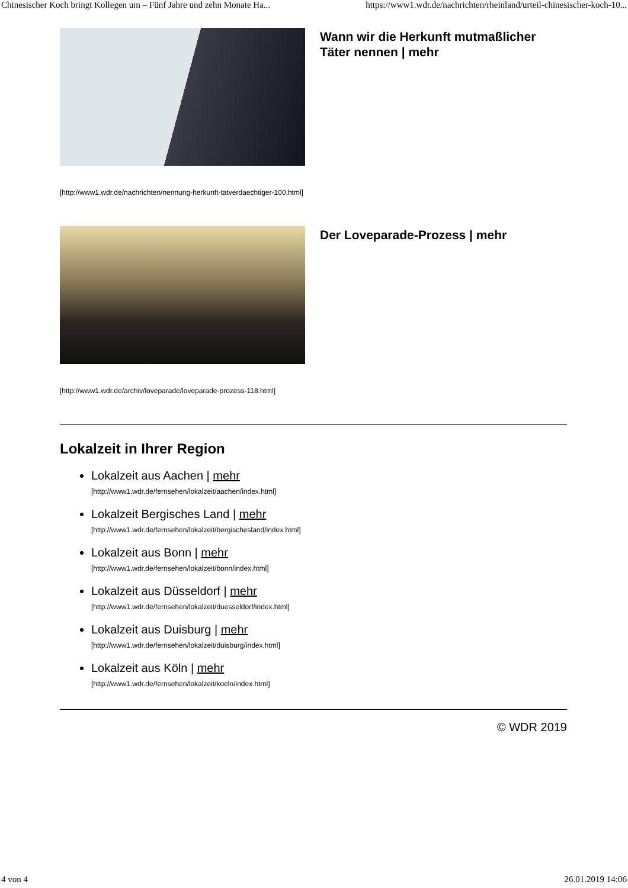Chinesischer Koch bringt Kollegen um – Fünf Jahre und zehn Monate Ha... https://www1.wdr.de/nachrichten/rheinland/urteil-chinesischer-koch-10...
Wann wir die Herkunft mutmaßlicher Täter nennen | mehr
[http://www1.wdr.de/nachrichten/nennung-herkunft-tatverdaechtiger-100.html]
Der Loveparade-Prozess | mehr
[http://www1.wdr.de/archiv/loveparade/loveparade-prozess-118.html]
Lokalzeit in Ihrer Region
Lokalzeit aus Aachen | mehr
[http://www1.wdr.de/fernsehen/lokalzeit/aachen/index.html]
Lokalzeit Bergisches Land | mehr
[http://www1.wdr.de/fernsehen/lokalzeit/bergischesland/index.html]
Lokalzeit aus Bonn | mehr
[http://www1.wdr.de/fernsehen/lokalzeit/bonn/index.html]
Lokalzeit aus Düsseldorf | mehr
[http://www1.wdr.de/fernsehen/lokalzeit/duesseldorf/index.html]
Lokalzeit aus Duisburg | mehr
[http://www1.wdr.de/fernsehen/lokalzeit/duisburg/index.html]
Lokalzeit aus Köln | mehr
[http://www1.wdr.de/fernsehen/lokalzeit/koeln/index.html]
© WDR 2019
4 von 4 26.01.2019 14:06